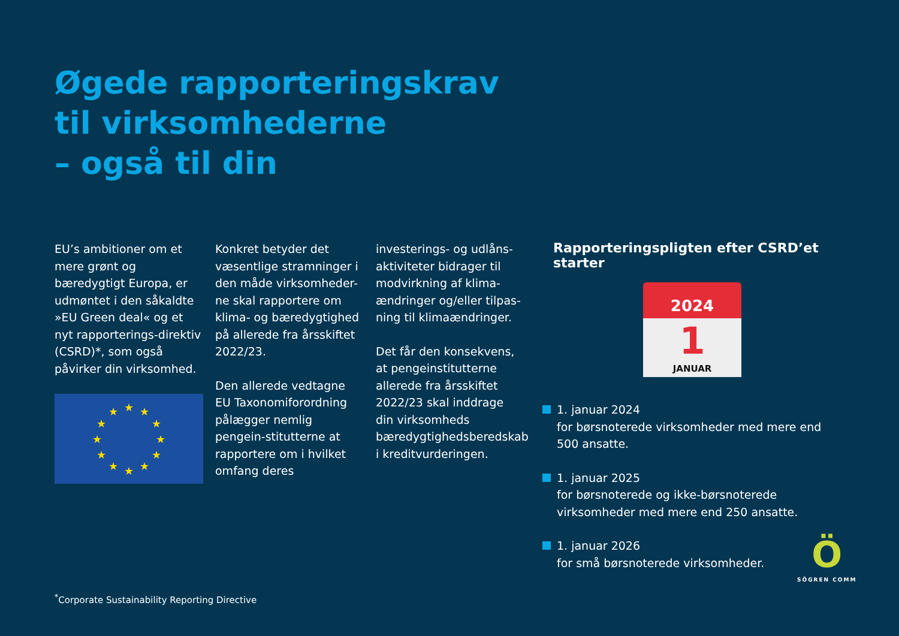Øgede rapporteringskrav
til virksomhederne
– også til din
EU’s ambitioner om et mere grønt og bæredygtigt Europa, er udmøntet i den såkaldte »EU Green deal« og et nyt rapporterings-direktiv (CSRD)*, som også påvirker din virksomhed.
★
★
★
★
★
★
★
★
★
★
★
★
Konkret betyder det væsentlige stramninger i den måde virksomheder-ne skal rapportere om klima- og bæredygtighed på allerede fra årsskiftet 2022/23.
Den allerede vedtagne EU Taxonomiforordning pålægger nemlig pengein-stitutterne at rapportere om i hvilket omfang deres
investerings- og udlåns-aktiviteter bidrager til modvirkning af klima-ændringer og/eller tilpas-ning til klimaændringer.
Det får den konsekvens, at pengeinstitutterne allerede fra årsskiftet 2022/23 skal inddrage din virksomheds bæredygtighedsberedskab i kreditvurderingen.
Rapporteringspligten efter CSRD’et starter
2024
1
JANUAR
1. januar 2024
for børsnoterede virksomheder med mere end 500 ansatte.
1. januar 2025
for børsnoterede og ikke-børsnoterede virksomheder med mere end 250 ansatte.
1. januar 2026
for små børsnoterede virksomheder.
<sup>*</sup> Corporate Sustainability Reporting Directive
Ö
SÖGREN COMM